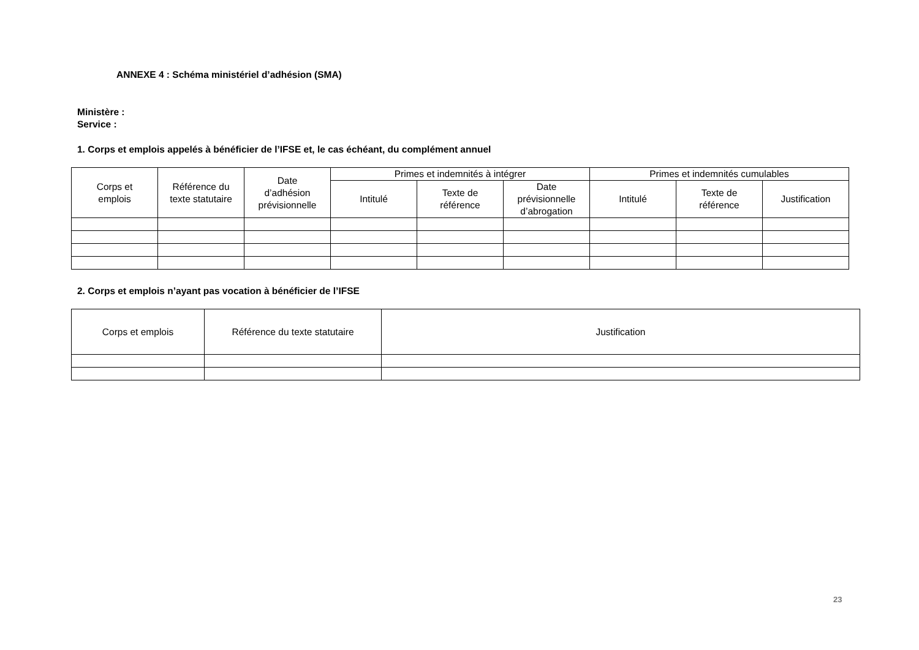ANNEXE 4 : Schéma ministériel d’adhésion (SMA)
Ministère :
Service :
1. Corps et emplois appelés à bénéficier de l’IFSE et, le cas échéant, du complément annuel
| Corps et emplois | Référence du texte statutaire | Date d’adhésion prévisionnelle | Primes et indemnités à intégrer | | | Primes et indemnités cumulables | | |
| --- | --- | --- | --- | --- | --- | --- | --- | --- |
| | | | Intitulé | Texte de référence | Date prévisionnelle d’abrogation | Intitulé | Texte de référence | Justification |
2. Corps et emplois n’ayant pas vocation à bénéficier de l’IFSE
| Corps et emplois | Référence du texte statutaire | Justification |
| --- | --- | --- |
23